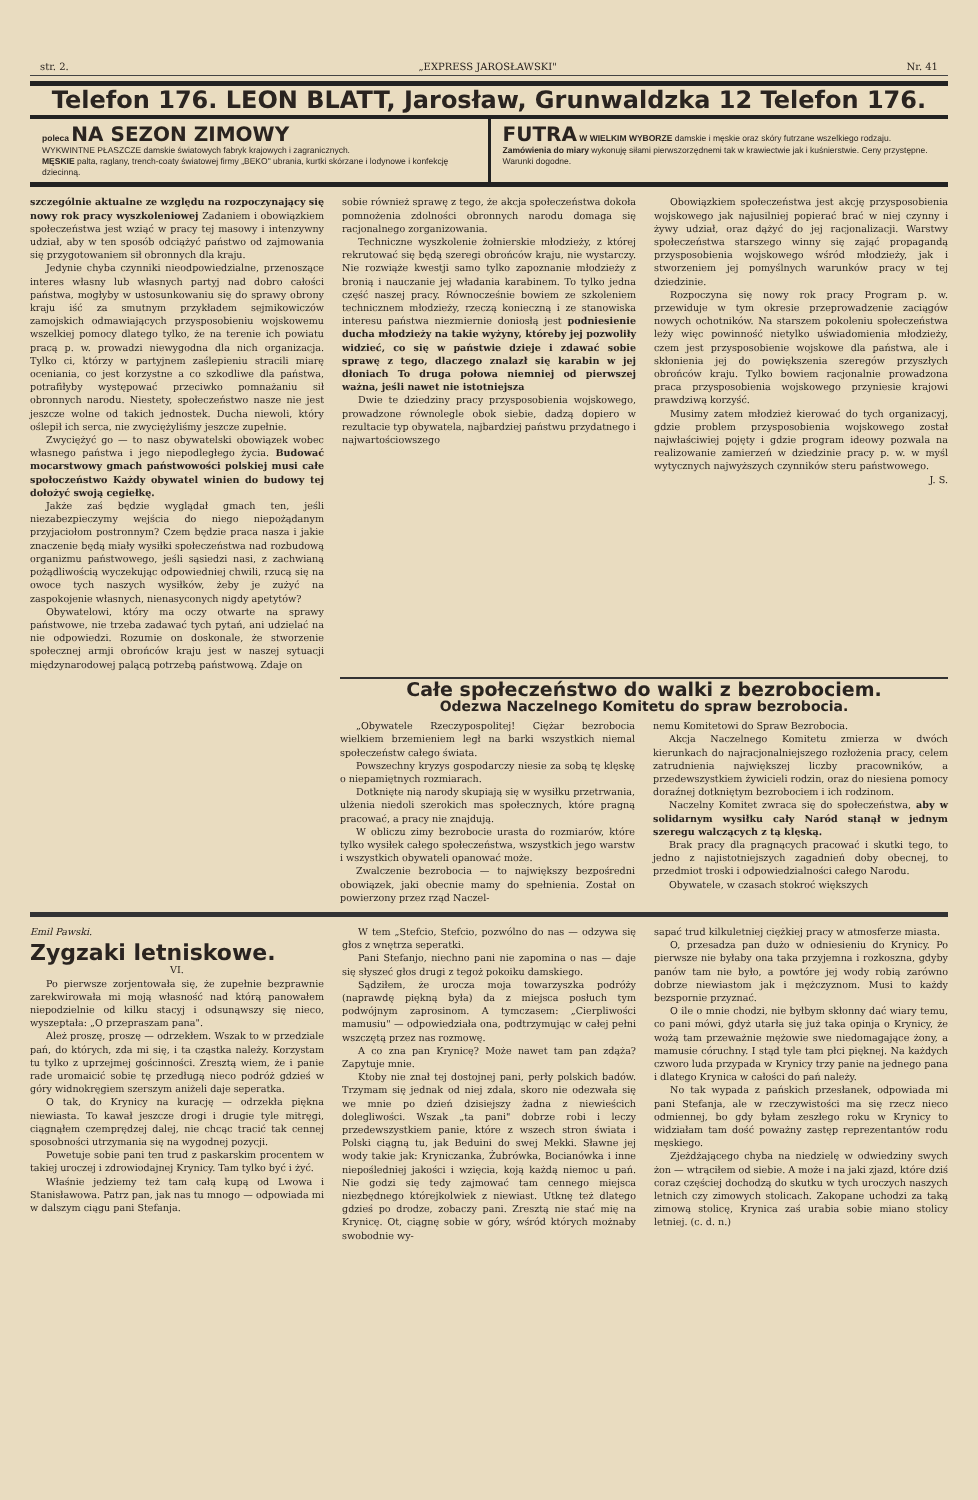str. 2. „EXPRESS JAROSŁAWSKI" Nr. 41
Telefon 176. LEON BLATT, Jarosław, Grunwaldzka 12 Telefon 176.
poleca NA SEZON ZIMOWY
WYKWINTNE PŁASZCZE damskie światowych fabryk krajowych i zagranicznych.
MĘSKIE palta, raglany, trench-coaty światowej firmy „BEKO" ubrania, kurtki skórzane i lodynowe i konfekcję dziecinną.
FUTRA W WIELKIM WYBORZE damskie i męskie oraz skóry futrzane wszelkiego rodzaju.
Zamówienia do miary wykonuję siłami pierwszorzędnemi tak w krawiectwie jak i kuśnierstwie. Ceny przystępne. Warunki dogodne.
szczególnie aktualne ze względu na rozpoczynający się nowy rok pracy wyszkoleniowej Zadaniem i obowiązkiem społeczeństwa jest wziąć w pracy tej masowy i intenzywny udział, aby w ten sposób odciążyć państwo od zajmowania się przygotowaniem sił obronnych dla kraju.
Jedynie chyba czynniki nieodpowiedzialne, przenoszące interes własny lub własnych partyj nad dobro całości państwa, mogłyby w ustosunkowaniu się do sprawy obrony kraju iść za smutnym przykładem sejmikowiczów zamojskich odmawiających przysposobieniu wojskowemu wszelkiej pomocy dlatego tylko, że na terenie ich powiatu pracą p. w. prowadzi niewygodna dla nich organizacja. Tylko ci, którzy w partyjnem zaślepieniu stracili miarę oceniania, co jest korzystne a co szkodliwe dla państwa, potrafiłyby występować przeciwko pomnażaniu sił obronnych narodu. Niestety, społeczeństwo nasze nie jest jeszcze wolne od takich jednostek. Ducha niewoli, który oślepił ich serca, nie zwyciężyliśmy jeszcze zupełnie.
Zwyciężyć go — to nasz obywatelski obowiązek wobec własnego państwa i jego niepodległego życia. Budować mocarstwowy gmach państwowości polskiej musi całe społoczeństwo Każdy obywatel winien do budowy tej dołożyć swoją cegiełkę.
Jakże zaś będzie wyglądał gmach ten, jeśli niezabezpieczymy wejścia do niego niepożądanym przyjaciołom postronnym? Czem będzie praca nasza i jakie znaczenie będą miały wysiłki społeczeństwa nad rozbudową organizmu państwowego, jeśli sąsiedzi nasi, z zachwianą pożądliwością wyczekując odpowiedniej chwili, rzucą się na owoce tych naszych wysiłków, żeby je zużyć na zaspokojenie własnych, nienasyconych nigdy apetytów?
Obywatelowi, który ma oczy otwarte na sprawy państwowe, nie trzeba zadawać tych pytań, ani udzielać na nie odpowiedzi. Rozumie on doskonale, że stworzenie społecznej armji obrońców kraju jest w naszej sytuacji międzynarodowej palącą potrzebą państwową. Zdaje on
sobie również sprawę z tego, że akcja społeczeństwa dokoła pomnożenia zdolności obronnych narodu domaga się racjonalnego zorganizowania.
Techniczne wyszkolenie żołnierskie młodzieży, z której rekrutować się będą szeregi obrońców kraju, nie wystarczy. Nie rozwiąże kwestji samo tylko zapoznanie młodzieży z bronią i nauczanie jej władania karabinem. To tylko jedna część naszej pracy. Równocześnie bowiem ze szkoleniem technicznem młodzieży, rzeczą konieczną i ze stanowiska interesu państwa niezmiernie doniosłą jest podniesienie ducha młodzieży na takie wyżyny, któreby jej pozwoliły widzieć, co się w państwie dzieje i zdawać sobie sprawę z tego, dlaczego znalazł się karabin w jej dłoniach To druga połowa niemniej od pierwszej ważna, jeśli nawet nie istotniejsza
Dwie te dziedziny pracy przysposobienia wojskowego, prowadzone równolegle obok siebie, dadzą dopiero w rezultacie typ obywatela, najbardziej państwu przydatnego i najwartościowszego
Obowiązkiem społeczeństwa jest akcję przysposobienia wojskowego jak najusilniej popierać brać w niej czynny i żywy udział, oraz dążyć do jej racjonalizacji. Warstwy społeczeństwa starszego winny się zająć propagandą przysposobienia wojskowego wśród młodzieży, jak i stworzeniem jej pomyślnych warunków pracy w tej dziedzinie.
Rozpoczyna się nowy rok pracy Program p. w. przewiduje w tym okresie przeprowadzenie zaciągów nowych ochotników. Na starszem pokoleniu społeczeństwa leży więc powinność nietylko uświadomienia młodzieży, czem jest przysposobienie wojskowe dla państwa, ale i skłonienia jej do powiększenia szeregów przyszłych obrońców kraju. Tylko bowiem racjonalnie prowadzona praca przysposobienia wojskowego przyniesie krajowi prawdziwą korzyść.
Musimy zatem młodzież kierować do tych organizacyj, gdzie problem przysposobienia wojskowego został najwłaściwiej pojęty i gdzie program ideowy pozwala na realizowanie zamierzeń w dziedzinie pracy p. w. w myśl wytycznych najwyższych czynników steru państwowego.
J. S.
Całe społeczeństwo do walki z bezrobociem.
Odezwa Naczelnego Komitetu do spraw bezrobocia.
„Obywatele Rzeczypospolitej! Ciężar bezrobocia wielkiem brzemieniem legł na barki wszystkich niemal społeczeństw całego świata.
Powszechny kryzys gospodarczy niesie za sobą tę klęskę o niepamiętnych rozmiarach.
Dotknięte nią narody skupiają się w wysiłku przetrwania, ulżenia niedoli szerokich mas społecznych, które pragną pracować, a pracy nie znajdują.
W obliczu zimy bezrobocie urasta do rozmiarów, które tylko wysiłek całego społeczeństwa, wszystkich jego warstw i wszystkich obywateli opanować może.
Zwalczenie bezrobocia — to największy bezpośredni obowiązek, jaki obecnie mamy do spełnienia. Został on powierzony przez rząd Naczel-
nemu Komitetowi do Spraw Bezrobocia.
Akcja Naczelnego Komitetu zmierza w dwóch kierunkach do najracjonalniejszego rozłożenia pracy, celem zatrudnienia największej liczby pracowników, a przedewszystkiem żywicieli rodzin, oraz do niesiena pomocy doraźnej dotkniętym bezrobociem i ich rodzinom.
Naczelny Komitet zwraca się do społeczeństwa, aby w solidarnym wysiłku cały Naród stanął w jednym szeregu walczących z tą klęską.
Brak pracy dla pragnących pracować i skutki tego, to jedno z najistotniejszych zagadnień doby obecnej, to przedmiot troski i odpowiedzialności całego Narodu.
Obywatele, w czasach stokroć większych
Emil Pawski.
Zygzaki letniskowe.
VI.
Po pierwsze zorjentowała się, że zupełnie bezprawnie zarekwirowała mi moją własność nad którą panowałem niepodzielnie od kilku stacyj i odsunąwszy się nieco, wyszeptała: „O przepraszam pana".
Ależ proszę, proszę — odrzekłem. Wszak to w przedziale pań, do których, zda mi się, i ta cząstka należy. Korzystam tu tylko z uprzejmej gościnności. Zresztą wiem, że i panie rade uromaicić sobie tę przedługą nieco podróż gdzieś w góry widnokręgiem szerszym aniżeli daje seperatka.
O tak, do Krynicy na kurację — odrzekła piękna niewiasta. To kawał jeszcze drogi i drugie tyle mitręgi, ciągnąłem czemprędzej dalej, nie chcąc tracić tak cennej sposobności utrzymania się na wygodnej pozycji.
Powetuje sobie pani ten trud z paskarskim procentem w takiej uroczej i zdrowiodajnej Krynicy. Tam tylko być i żyć.
Właśnie jedziemy też tam całą kupą od Lwowa i Stanisławowa. Patrz pan, jak nas tu mnogo — odpowiada mi w dalszym ciągu pani Stefanja.
W tem „Stefcio, Stefcio, pozwólno do nas — odzywa się głos z wnętrza seperatki.
Pani Stefanjo, niechno pani nie zapomina o nas — daje się słyszeć głos drugi z tegoż pokoiku damskiego.
Sądziłem, że urocza moja towarzyszka podróży (naprawdę piękną była) da z miejsca posłuch tym podwójnym zaprosinom. A tymczasem: „Cierpliwości mamusiu" — odpowiedziała ona, podtrzymując w całej pełni wszczętą przez nas rozmowę.
A co zna pan Krynicę? Może nawet tam pan zdąża? Zapytuje mnie.
Ktoby nie znał tej dostojnej pani, perły polskich badów. Trzymam się jednak od niej zdala, skoro nie odezwała się we mnie po dzień dzisiejszy żadna z niewieścich dolegliwości. Wszak „ta pani" dobrze robi i leczy przedewszystkiem panie, które z wszech stron świata i Polski ciągną tu, jak Beduini do swej Mekki. Sławne jej wody takie jak: Kryniczanka, Żubrówka, Bocianówka i inne niepośledniej jakości i wzięcia, koją każdą niemoc u pań. Nie godzi się tedy zajmować tam cennego miejsca niezbędnego którejkolwiek z niewiast. Utknę też dlatego gdzieś po drodze, zobaczy pani. Zresztą nie stać mię na Krynicę. Ot, ciągnę sobie w góry, wśród których możnaby swobodnie wy-
sapać trud kilkuletniej ciężkiej pracy w atmosferze miasta.
O, przesadza pan dużo w odniesieniu do Krynicy. Po pierwsze nie byłaby ona taka przyjemna i rozkoszna, gdyby panów tam nie było, a powtóre jej wody robią zarówno dobrze niewiastom jak i mężczyznom. Musi to każdy bezspornie przyznać.
O ile o mnie chodzi, nie byłbym skłonny dać wiary temu, co pani mówi, gdyż utarła się już taka opinja o Krynicy, że wożą tam przeważnie mężowie swe niedomagające żony, a mamusie córuchny. I stąd tyle tam płci pięknej. Na każdych czworo luda przypada w Krynicy trzy panie na jednego pana i dlatego Krynica w całości do pań należy.
No tak wypada z pańskich przesłanek, odpowiada mi pani Stefanja, ale w rzeczywistości ma się rzecz nieco odmiennej, bo gdy byłam zeszłego roku w Krynicy to widziałam tam dość poważny zastęp reprezentantów rodu męskiego.
Zjeżdżającego chyba na niedzielę w odwiedziny swych żon — wtrąciłem od siebie. A może i na jaki zjazd, które dziś coraz częściej dochodzą do skutku w tych uroczych naszych letnich czy zimowych stolicach. Zakopane uchodzi za taką zimową stolicę, Krynica zaś urabia sobie miano stolicy letniej. (c. d. n.)